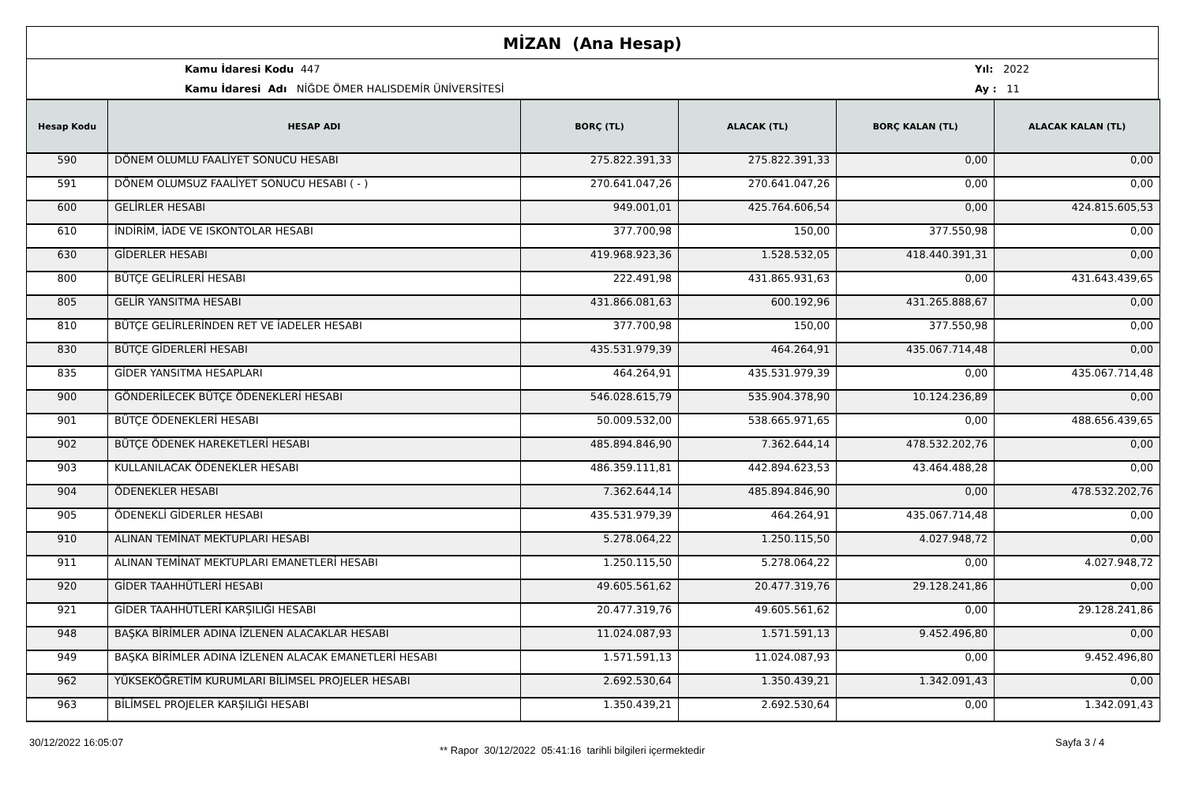MİZAN (Ana Hesap)
Kamu İdaresi Kodu 447
Kamu İdaresi Adı NİĞDE ÖMER HALISDEMİR ÜNİVERSİTESİ
Yıl: 2022
Ay : 11
| Hesap Kodu | HESAP ADI | BORÇ (TL) | ALACAK (TL) | BORÇ KALAN (TL) | ALACAK KALAN (TL) |
| --- | --- | --- | --- | --- | --- |
| 590 | DÖNEM OLUMLU FAALİYET SONUCU HESABI | 275.822.391,33 | 275.822.391,33 | 0,00 | 0,00 |
| 591 | DÖNEM OLUMSUZ FAALİYET SONUCU HESABI ( - ) | 270.641.047,26 | 270.641.047,26 | 0,00 | 0,00 |
| 600 | GELİRLER HESABI | 949.001,01 | 425.764.606,54 | 0,00 | 424.815.605,53 |
| 610 | İNDİRİM, İADE VE ISKONTOLAR HESABI | 377.700,98 | 150,00 | 377.550,98 | 0,00 |
| 630 | GİDERLER HESABI | 419.968.923,36 | 1.528.532,05 | 418.440.391,31 | 0,00 |
| 800 | BÜTÇE GELİRLERİ HESABI | 222.491,98 | 431.865.931,63 | 0,00 | 431.643.439,65 |
| 805 | GELİR YANSITMA HESABI | 431.866.081,63 | 600.192,96 | 431.265.888,67 | 0,00 |
| 810 | BÜTÇE GELİRLERİNDEN RET VE İADELER HESABI | 377.700,98 | 150,00 | 377.550,98 | 0,00 |
| 830 | BÜTÇE GİDERLERİ HESABI | 435.531.979,39 | 464.264,91 | 435.067.714,48 | 0,00 |
| 835 | GİDER YANSITMA HESAPLARI | 464.264,91 | 435.531.979,39 | 0,00 | 435.067.714,48 |
| 900 | GÖNDERİLECEK BÜTÇE ÖDENEKLERİ HESABI | 546.028.615,79 | 535.904.378,90 | 10.124.236,89 | 0,00 |
| 901 | BÜTÇE ÖDENEKLERİ HESABI | 50.009.532,00 | 538.665.971,65 | 0,00 | 488.656.439,65 |
| 902 | BÜTÇE ÖDENEK HAREKETLERİ HESABI | 485.894.846,90 | 7.362.644,14 | 478.532.202,76 | 0,00 |
| 903 | KULLANILACAK ÖDENEKLER HESABI | 486.359.111,81 | 442.894.623,53 | 43.464.488,28 | 0,00 |
| 904 | ÖDENEKLER HESABI | 7.362.644,14 | 485.894.846,90 | 0,00 | 478.532.202,76 |
| 905 | ÖDENEKLİ GİDERLER HESABI | 435.531.979,39 | 464.264,91 | 435.067.714,48 | 0,00 |
| 910 | ALINAN TEMİNAT MEKTUPLARI HESABI | 5.278.064,22 | 1.250.115,50 | 4.027.948,72 | 0,00 |
| 911 | ALINAN TEMİNAT MEKTUPLARI EMANETLERİ HESABI | 1.250.115,50 | 5.278.064,22 | 0,00 | 4.027.948,72 |
| 920 | GİDER TAAHHÜTLERİ HESABI | 49.605.561,62 | 20.477.319,76 | 29.128.241,86 | 0,00 |
| 921 | GİDER TAAHHÜTLERİ KARŞILIĞI HESABI | 20.477.319,76 | 49.605.561,62 | 0,00 | 29.128.241,86 |
| 948 | BAŞKA BİRİMLER ADINA İZLENEN ALACAKLAR HESABI | 11.024.087,93 | 1.571.591,13 | 9.452.496,80 | 0,00 |
| 949 | BAŞKA BİRİMLER ADINA İZLENEN ALACAK EMANETLERİ HESABI | 1.571.591,13 | 11.024.087,93 | 0,00 | 9.452.496,80 |
| 962 | YÜKSEKÖĞRETİM KURUMLARI BİLİMSEL PROJELER HESABI | 2.692.530,64 | 1.350.439,21 | 1.342.091,43 | 0,00 |
| 963 | BİLİMSEL PROJELER KARŞILIĞI HESABI | 1.350.439,21 | 2.692.530,64 | 0,00 | 1.342.091,43 |
30/12/2022 16:05:07
** Rapor 30/12/2022 05:41:16 tarihli bilgileri içermektedir
Sayfa 3 / 4